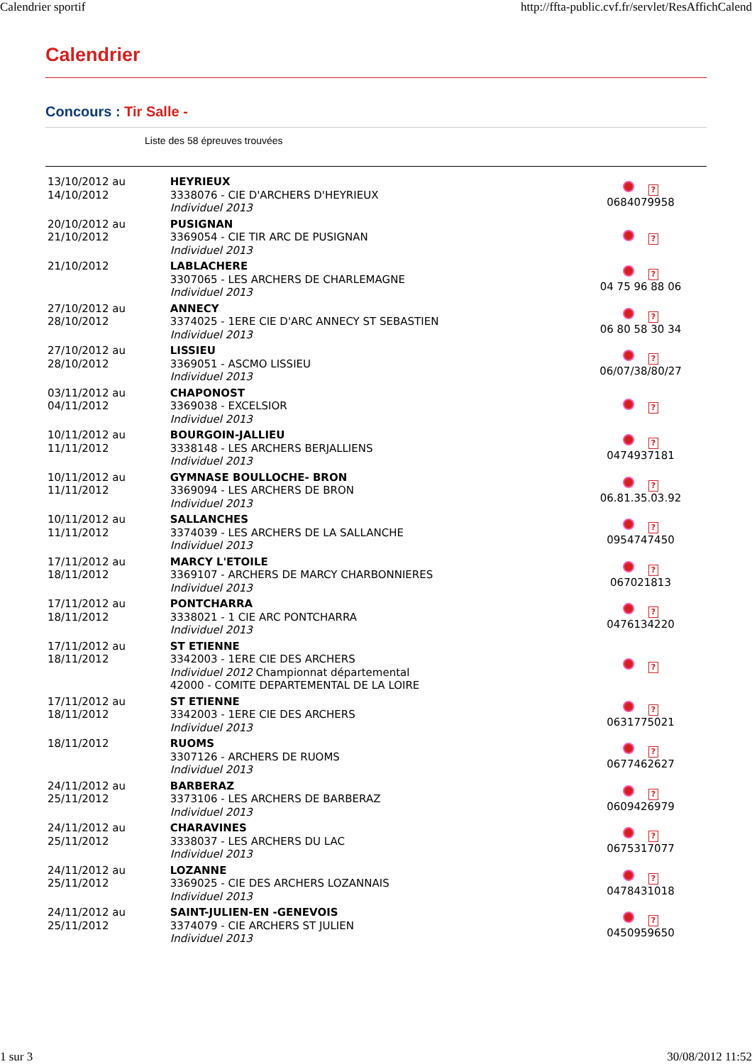Calendrier sportif http://ffta-public.cvf.fr/servlet/ResAffichCalend
Calendrier
Concours : Tir Salle -
Liste des 58 épreuves trouvées
| 13/10/2012 au 14/10/2012 | HEYRIEUX 3338076 - CIE D'ARCHERS D'HEYRIEUX Individuel 2013 | ? 0684079958 |
| 20/10/2012 au 21/10/2012 | PUSIGNAN 3369054 - CIE TIR ARC DE PUSIGNAN Individuel 2013 | ? |
| 21/10/2012 | LABLACHERE 3307065 - LES ARCHERS DE CHARLEMAGNE Individuel 2013 | ? 04 75 96 88 06 |
| 27/10/2012 au 28/10/2012 | ANNECY 3374025 - 1ERE CIE D'ARC ANNECY ST SEBASTIEN Individuel 2013 | ? 06 80 58 30 34 |
| 27/10/2012 au 28/10/2012 | LISSIEU 3369051 - ASCMO LISSIEU Individuel 2013 | ? 06/07/38/80/27 |
| 03/11/2012 au 04/11/2012 | CHAPONOST 3369038 - EXCELSIOR Individuel 2013 | ? |
| 10/11/2012 au 11/11/2012 | BOURGOIN-JALLIEU 3338148 - LES ARCHERS BERJALLIENS Individuel 2013 | ? 0474937181 |
| 10/11/2012 au 11/11/2012 | GYMNASE BOULLOCHE- BRON 3369094 - LES ARCHERS DE BRON Individuel 2013 | ? 06.81.35.03.92 |
| 10/11/2012 au 11/11/2012 | SALLANCHES 3374039 - LES ARCHERS DE LA SALLANCHE Individuel 2013 | ? 0954747450 |
| 17/11/2012 au 18/11/2012 | MARCY L'ETOILE 3369107 - ARCHERS DE MARCY CHARBONNIERES Individuel 2013 | ? 067021813 |
| 17/11/2012 au 18/11/2012 | PONTCHARRA 3338021 - 1 CIE ARC PONTCHARRA Individuel 2013 | ? 0476134220 |
| 17/11/2012 au 18/11/2012 | ST ETIENNE 3342003 - 1ERE CIE DES ARCHERS Individuel 2012 Championnat départemental 42000 - COMITE DEPARTEMENTAL DE LA LOIRE | ? |
| 17/11/2012 au 18/11/2012 | ST ETIENNE 3342003 - 1ERE CIE DES ARCHERS Individuel 2013 | ? 0631775021 |
| 18/11/2012 | RUOMS 3307126 - ARCHERS DE RUOMS Individuel 2013 | ? 0677462627 |
| 24/11/2012 au 25/11/2012 | BARBERAZ 3373106 - LES ARCHERS DE BARBERAZ Individuel 2013 | ? 0609426979 |
| 24/11/2012 au 25/11/2012 | CHARAVINES 3338037 - LES ARCHERS DU LAC Individuel 2013 | ? 0675317077 |
| 24/11/2012 au 25/11/2012 | LOZANNE 3369025 - CIE DES ARCHERS LOZANNAIS Individuel 2013 | ? 0478431018 |
| 24/11/2012 au 25/11/2012 | SAINT-JULIEN-EN -GENEVOIS 3374079 - CIE ARCHERS ST JULIEN Individuel 2013 | ? 0450959650 |
1 sur 3 30/08/2012 11:52